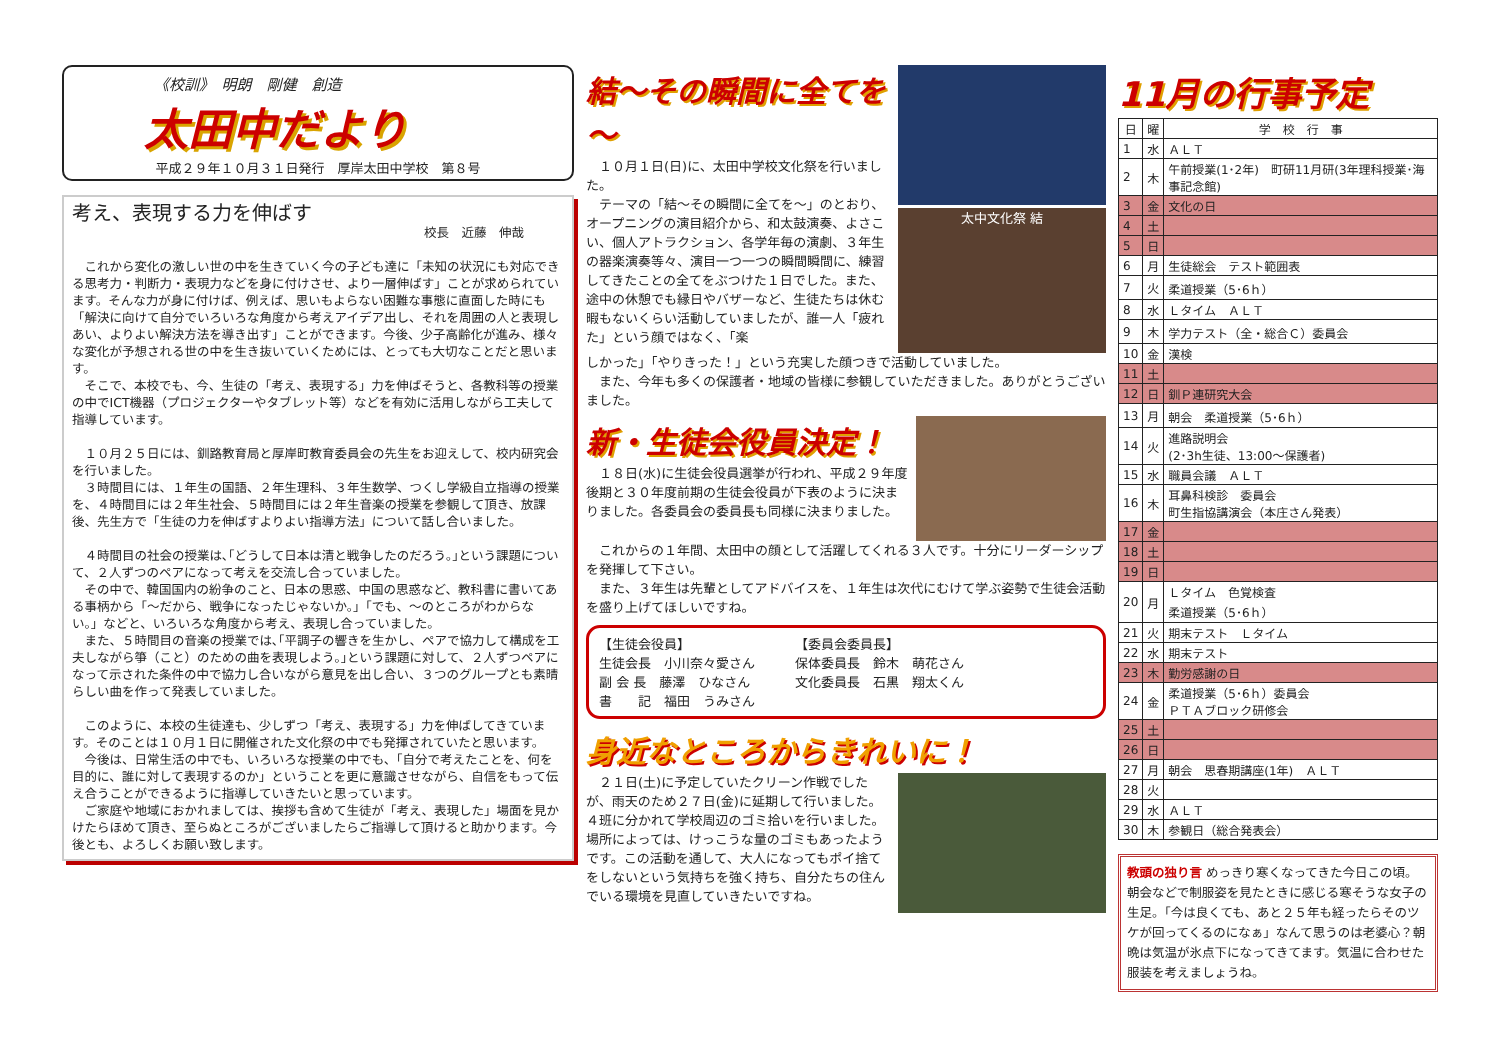《校訓》　明朗　剛健　創造
太田中だより
平成２９年１０月３１日発行　厚岸太田中学校　第８号
考え、表現する力を伸ばす
校長　近藤　伸哉
　これから変化の激しい世の中を生きていく今の子ども達に「未知の状況にも対応できる思考力・判断力・表現力などを身に付けさせ、より一層伸ばす」ことが求められています。そんな力が身に付けば、例えば、思いもよらない困難な事態に直面した時にも「解決に向けて自分でいろいろな角度から考えアイデア出し、それを周囲の人と表現しあい、よりよい解決方法を導き出す」ことができます。今後、少子高齢化が進み、様々な変化が予想される世の中を生き抜いていくためには、とっても大切なことだと思います。
　そこで、本校でも、今、生徒の「考え、表現する」力を伸ばそうと、各教科等の授業の中でICT機器（プロジェクターやタブレット等）などを有効に活用しながら工夫して指導しています。
　１０月２５日には、釧路教育局と厚岸町教育委員会の先生をお迎えして、校内研究会を行いました。
　３時間目には、１年生の国語、２年生理科、３年生数学、つくし学級自立指導の授業を、４時間目には２年生社会、５時間目には２年生音楽の授業を参観して頂き、放課後、先生方で「生徒の力を伸ばすよりよい指導方法」について話し合いました。
　４時間目の社会の授業は､｢どうして日本は清と戦争したのだろう｡｣という課題について、２人ずつのペアになって考えを交流し合っていました。
　その中で、韓国国内の紛争のこと、日本の思惑、中国の思惑など、教科書に書いてある事柄から「～だから、戦争になったじゃないか。」「でも、～のところがわからない。」などと、いろいろな角度から考え、表現し合っていました。
　また、５時間目の音楽の授業では､｢平調子の響きを生かし、ペアで協力して構成を工夫しながら箏（こと）のための曲を表現しよう｡｣という課題に対して、２人ずつペアになって示された条件の中で協力し合いながら意見を出し合い、３つのグループとも素晴らしい曲を作って発表していました。
　このように、本校の生徒達も、少しずつ「考え、表現する」力を伸ばしてきています。そのことは１０月１日に開催された文化祭の中でも発揮されていたと思います。
　今後は、日常生活の中でも、いろいろな授業の中でも、「自分で考えたことを、何を目的に、誰に対して表現するのか」ということを更に意識させながら、自信をもって伝え合うことができるように指導していきたいと思っています。
　ご家庭や地域におかれましては、挨拶も含めて生徒が「考え、表現した」場面を見かけたらほめて頂き、至らぬところがございましたらご指導して頂けると助かります。今後とも、よろしくお願い致します。
結～その瞬間に全てを～
　１０月１日(日)に、太田中学校文化祭を行いました。
　テーマの「結～その瞬間に全てを～」のとおり、オープニングの演目紹介から、和太鼓演奏、よさこい、個人アトラクション、各学年毎の演劇、３年生の器楽演奏等々、演目一つ一つの瞬間瞬間に、練習してきたことの全てをぶつけた１日でした。また、途中の休憩でも縁日やバザーなど、生徒たちは休む暇もないくらい活動していましたが、誰一人「疲れた」という顔ではなく、「楽
太中文化祭 結
しかった」「やりきった！」という充実した顔つきで活動していました。
　また、今年も多くの保護者・地域の皆様に参観していただきました。ありがとうございました。
新・生徒会役員決定！
　１８日(水)に生徒会役員選挙が行われ、平成２９年度後期と３０年度前期の生徒会役員が下表のように決まりました。各委員会の委員長も同様に決まりました。
　これからの１年間、太田中の顔として活躍してくれる３人です。十分にリーダーシップを発揮して下さい。
　また、３年生は先輩としてアドバイスを、１年生は次代にむけて学ぶ姿勢で生徒会活動を盛り上げてほしいですね。
【生徒会役員】
生徒会長　小川奈々愛さん
副 会 長　藤澤　ひなさん
書　　記　福田　うみさん
【委員会委員長】
保体委員長　鈴木　萌花さん
文化委員長　石黒　翔太くん
身近なところからきれいに！
　２１日(土)に予定していたクリーン作戦でしたが、雨天のため２７日(金)に延期して行いました。４班に分かれて学校周辺のゴミ拾いを行いました。場所によっては、けっこうな量のゴミもあったようです。この活動を通して、大人になってもポイ捨てをしないという気持ちを強く持ち、自分たちの住んでいる環境を見直していきたいですね。
11月の行事予定
| 日 | 曜 | 学 校 行 事 |
| --- | --- | --- |
| 1 | 水 | ＡＬＴ |
| 2 | 木 | 午前授業(1･2年) 町研11月研(3年理科授業･海事記念館) |
| 3 | 金 | 文化の日 |
| 4 | 土 | |
| 5 | 日 | |
| 6 | 月 | 生徒総会 テスト範囲表 |
| 7 | 火 | 柔道授業（5･6ｈ） |
| 8 | 水 | Ｌタイム ＡＬＴ |
| 9 | 木 | 学力テスト（全・総合Ｃ）委員会 |
| 10 | 金 | 漢検 |
| 11 | 土 | |
| 12 | 日 | 釧Ｐ連研究大会 |
| 13 | 月 | 朝会 柔道授業（5･6ｈ） |
| 14 | 火 | 進路説明会 (2･3h生徒、13:00～保護者) |
| 15 | 水 | 職員会議 ＡＬＴ |
| 16 | 木 | 耳鼻科検診 委員会 町生指協講演会（本庄さん発表） |
| 17 | 金 | |
| 18 | 土 | |
| 19 | 日 | |
| 20 | 月 | Ｌタイム 色覚検査 柔道授業（5･6ｈ） |
| 21 | 火 | 期末テスト Ｌタイム |
| 22 | 水 | 期末テスト |
| 23 | 木 | 勤労感謝の日 |
| 24 | 金 | 柔道授業（5･6ｈ）委員会 ＰＴＡブロック研修会 |
| 25 | 土 | |
| 26 | 日 | |
| 27 | 月 | 朝会 思春期講座(1年) ＡＬＴ |
| 28 | 火 | |
| 29 | 水 | ＡＬＴ |
| 30 | 木 | 参観日（総合発表会） |
教頭の独り言 めっきり寒くなってきた今日この頃。朝会などで制服姿を見たときに感じる寒そうな女子の生足。「今は良くても、あと２５年も経ったらそのツケが回ってくるのになぁ」なんて思うのは老婆心？朝晩は気温が氷点下になってきてます。気温に合わせた服装を考えましょうね。